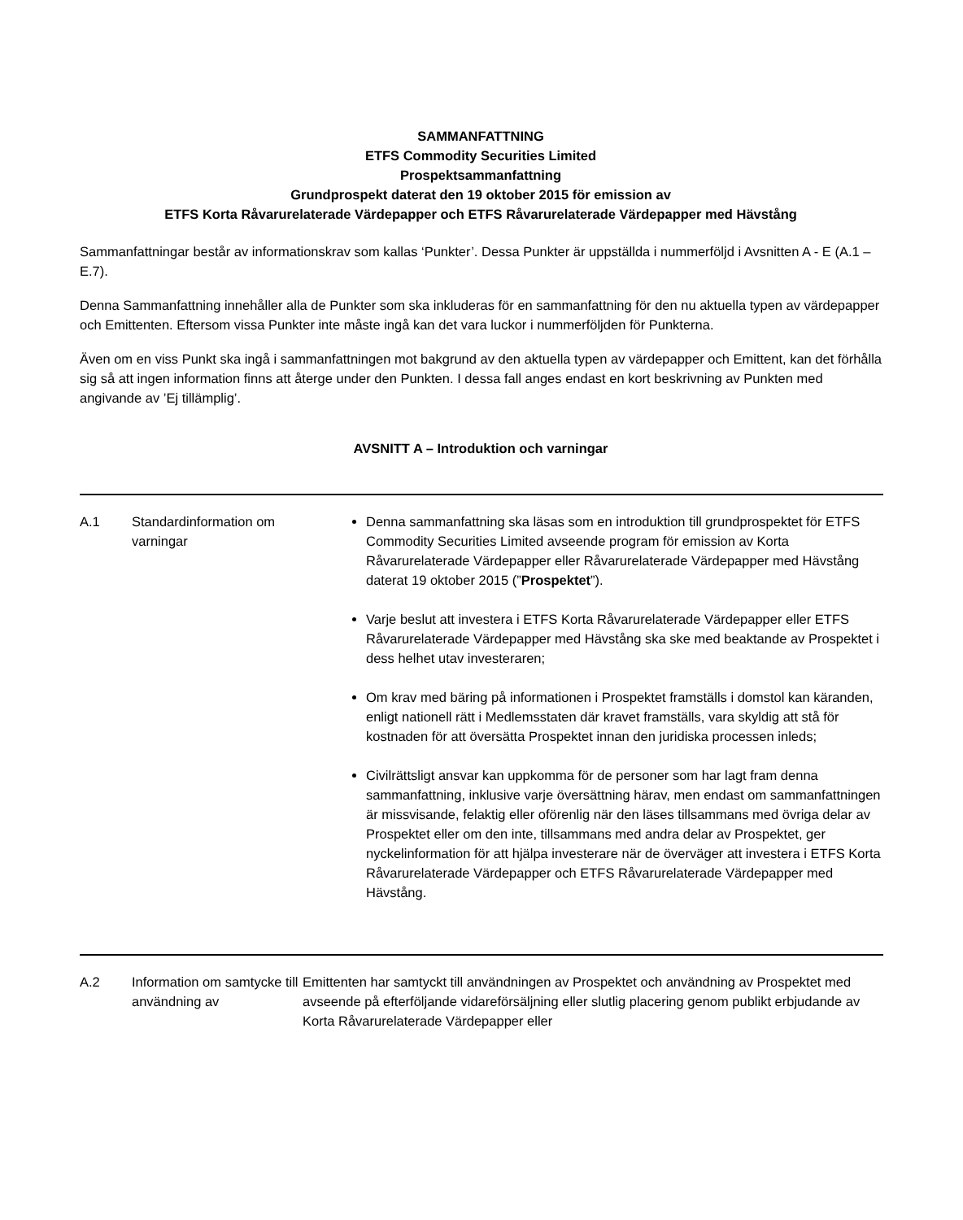SAMMANFATTNING
ETFS Commodity Securities Limited
Prospektsammanfattning
Grundprospekt daterat den 19 oktober 2015 för emission av
ETFS Korta Råvarurelaterade Värdepapper och ETFS Råvarurelaterade Värdepapper med Hävstång
Sammanfattningar består av informationskrav som kallas ‘Punkter’. Dessa Punkter är uppställda i nummerföljd i Avsnitten A - E (A.1 – E.7).
Denna Sammanfattning innehåller alla de Punkter som ska inkluderas för en sammanfattning för den nu aktuella typen av värdepapper och Emittenten. Eftersom vissa Punkter inte måste ingå kan det vara luckor i nummerföljden för Punkterna.
Även om en viss Punkt ska ingå i sammanfattningen mot bakgrund av den aktuella typen av värdepapper och Emittent, kan det förhålla sig så att ingen information finns att återge under den Punkten. I dessa fall anges endast en kort beskrivning av Punkten med angivande av ’Ej tillämplig’.
AVSNITT A – Introduktion och varningar
| A.1 | Standardinformation om varningar | Denna sammanfattning ska läsas som en introduktion till grundprospektet för ETFS Commodity Securities Limited avseende program för emission av Korta Råvarurelaterade Värdepapper eller Råvarurelaterade Värdepapper med Hävstång daterat 19 oktober 2015 (” Prospektet ”). Varje beslut att investera i ETFS Korta Råvarurelaterade Värdepapper eller ETFS Råvarurelaterade Värdepapper med Hävstång ska ske med beaktande av Prospektet i dess helhet utav investeraren; Om krav med bäring på informationen i Prospektet framställs i domstol kan käranden, enligt nationell rätt i Medlemsstaten där kravet framställs, vara skyldig att stå för kostnaden för att översätta Prospektet innan den juridiska processen inleds; Civilrättsligt ansvar kan uppkomma för de personer som har lagt fram denna sammanfattning, inklusive varje översättning härav, men endast om sammanfattningen är missvisande, felaktig eller oförenlig när den läses tillsammans med övriga delar av Prospektet eller om den inte, tillsammans med andra delar av Prospektet, ger nyckelinformation för att hjälpa investerare när de överväger att investera i ETFS Korta Råvarurelaterade Värdepapper och ETFS Råvarurelaterade Värdepapper med Hävstång. |
| A.2 | Information om samtycke till användning av | Emittenten har samtyckt till användningen av Prospektet och användning av Prospektet med avseende på efterföljande vidareförsäljning eller slutlig placering genom publikt erbjudande av Korta Råvarurelaterade Värdepapper eller |